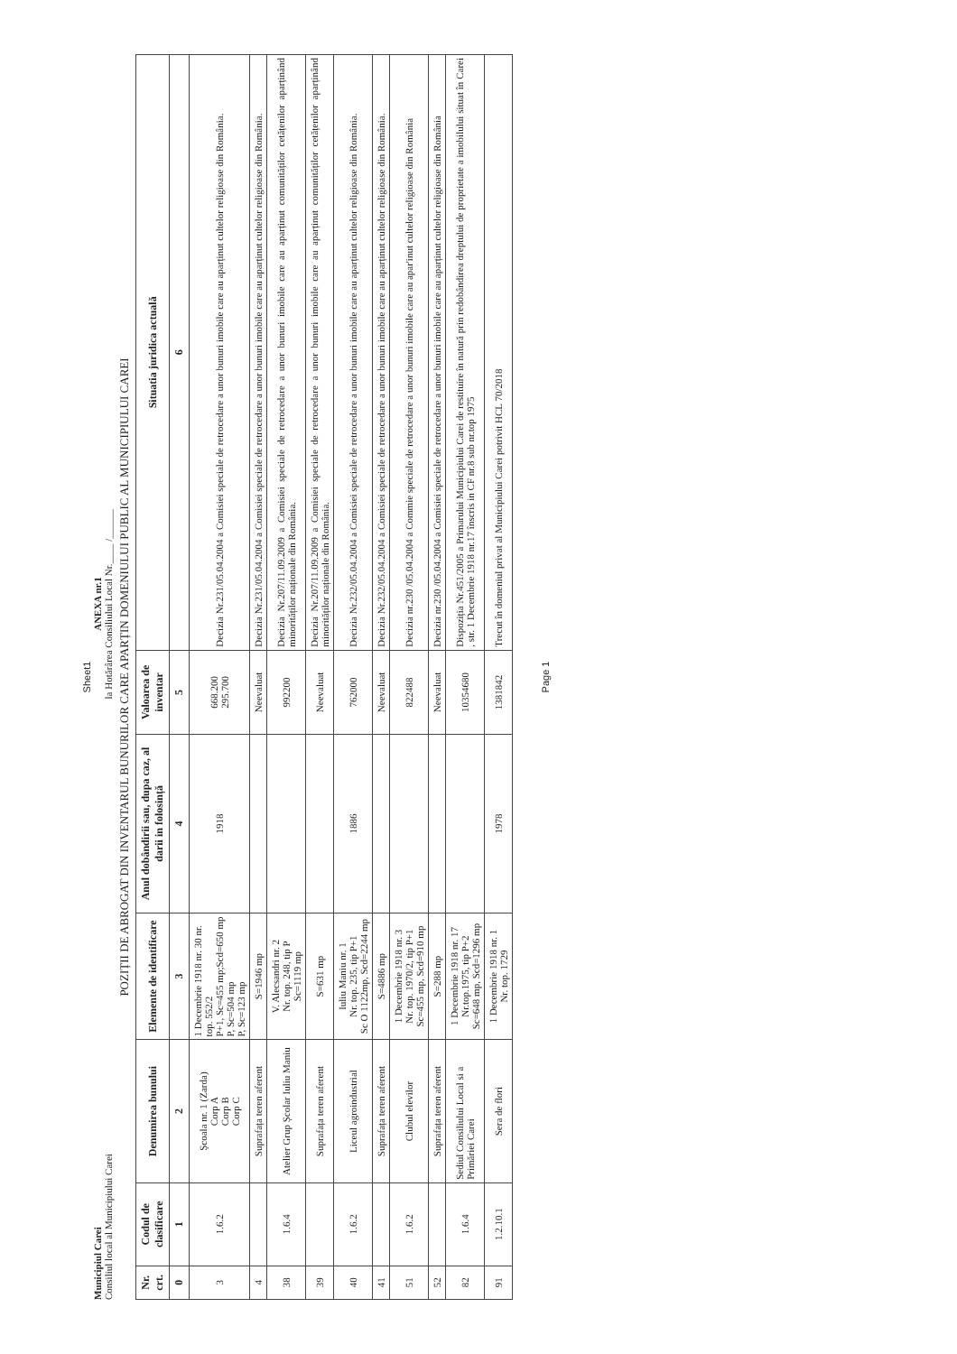Sheet1
Municipiul Carei
Consiliul local al Municipiului Carei
ANEXA nr.1
la Hotărârea Consiliului Local Nr.____ /______
POZIȚII DE ABROGAT DIN INVENTARUL BUNURILOR CARE APARȚIN DOMENIULUI PUBLIC AL MUNICIPIULUI CAREI
| Nr. crt. | Codul de clasificare | Denumirea bunului | Elemente de identificare | Anul dobândirii sau, dupa caz, al darii in folosință | Valoarea de inventar | Situatia juridica actuală |
| --- | --- | --- | --- | --- | --- | --- |
| 0 | 1 | 2 | 3 | 4 | 5 | 6 |
| 3 | 1.6.2 | Școala nr. 1 (Zarda) Corp A Corp B Corp C | 1 Decembrie 1918 nr. 30 nr. top. 552/2 P+1, Sc=455 mp;Scd=650 mp P, Sc=504 mp P, Sc=123 mp | 1918 | 668.200 295.700 | Decizia Nr.231/05.04.2004 a Comisiei speciale de retrocedare a unor bunuri imobile care au aparținut cultelor religioase din România. |
| 4 | | Suprafața teren aferent | S=1946 mp | | Neevaluat | Decizia Nr.231/05.04.2004 a Comisiei speciale de retrocedare a unor bunuri imobile care au aparținut cultelor religioase din România. |
| 38 | 1.6.4 | Atelier Grup Școlar Iuliu Maniu | V. Alecsandri nr. 2 Nr. top. 248, tip P Sc=1119 mp | | 992200 | Decizia Nr.207/11.09.2009 a Comisiei speciale de retrocedare a unor bunuri imobile care au aparținut comunităților cetățenilor aparținând minorităților naționale din România. |
| 39 | | Suprafața teren aferent | S=631 mp | | Neevaluat | Decizia Nr.207/11.09.2009 a Comisiei speciale de retrocedare a unor bunuri imobile care au aparținut comunităților cetățenilor aparținând minorităților naționale din România. |
| 40 | 1.6.2 | Liceul agroindustrial | Iuliu Maniu nr. 1 Nr. top. 235, tip P+1 Sc O 1122mp, Scd=2244 mp | 1886 | 762000 | Decizia Nr.232/05.04.2004 a Comisiei speciale de retrocedare a unor bunuri imobile care au aparținut cultelor religioase din România. |
| 41 | | Suprafața teren aferent | S=4886 mp | | Neevaluat | Decizia Nr.232/05.04.2004 a Comisiei speciale de retrocedare a unor bunuri imobile care au aparținut cultelor religioase din România. |
| 51 | 1.6.2 | Clubul elevilor | 1 Decembrie 1918 nr. 3 Nr. top. 1970/2, tip P+1 Sc=455 mp, Scd=910 mp | | 822488 | Decizia nr.230 /05.04.2004 a Commie speciale de retrocedare a unor bunuri imobile care au apar'inut cultelor religioase din România |
| 52 | | Suprafața teren aferent | S=288 mp | | Neevaluat | Decizia nr.230 /05.04.2004 a Comisiei speciale de retrocedare a unor bunuri imobile care au aparținut cultelor religioase din România |
| 82 | 1.6.4 | Sediul Consiliului Local si a Primăriei Carei | 1 Decembrie 1918 nr. 17 Nr.top.1975, tip P+2 Sc=648 mp, Scd=1296 mp | | 10354680 | Dispoziția Nr.451/2005 a Primarului Municipiului Carei de restituire în natură prin redobândirea dreptului de proprietate a imobilului situat în Carei , str. 1 Decembrie 1918 nr.17 înscris in CF nr.8 sub nr.top 1975 |
| 91 | 1.2.10.1 | Sera de flori | 1 Decembrie 1918 nr. 1 Nr. top. 1729 | 1978 | 1381842 | Trecut în domeniul privat al Municipiului Carei potrivit HCL 70/2018 |
Page 1